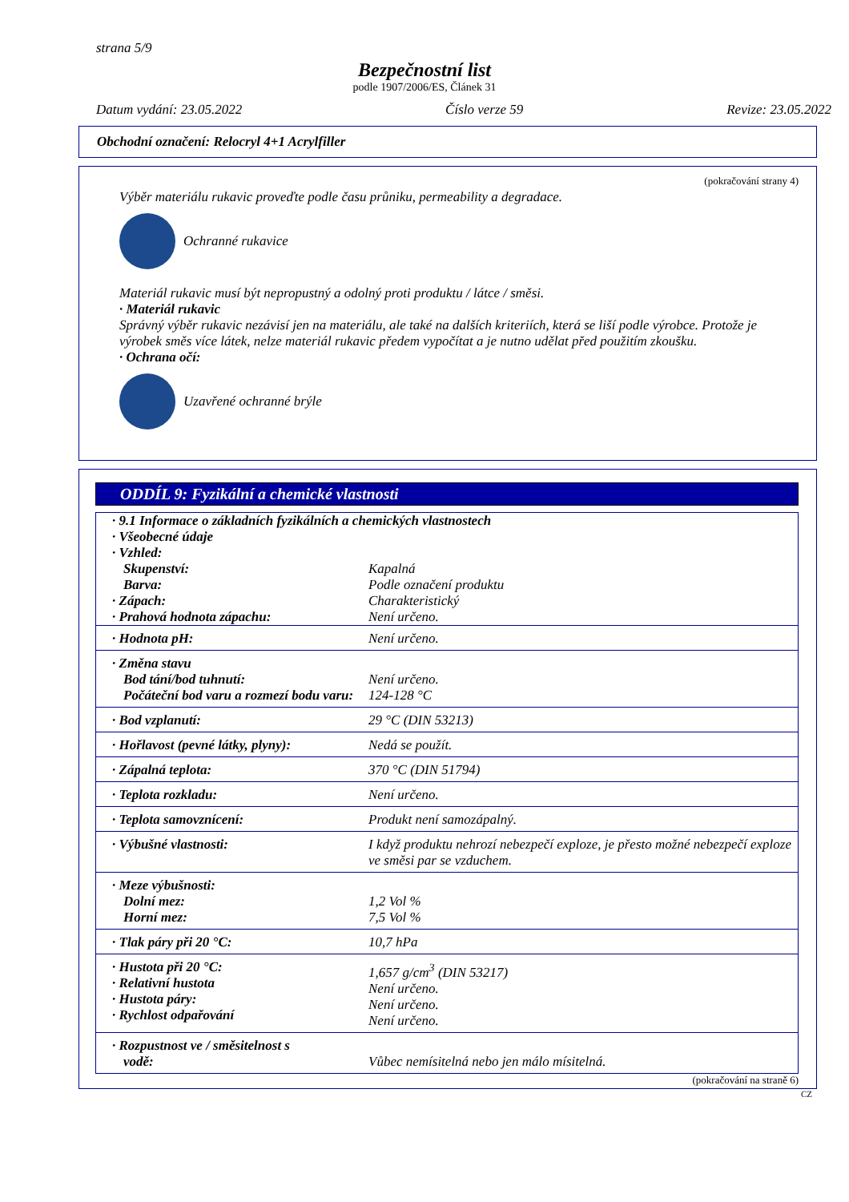strana 5/9
Bezpečnostní list
podle 1907/2006/ES, Článek 31
Datum vydání: 23.05.2022 Číslo verze 59 Revize: 23.05.2022
Obchodní označení: Relocryl 4+1 Acrylfiller
(pokračování strany 4)
Výběr materiálu rukavic proveďte podle času průniku, permeability a degradace.
Ochranné rukavice
Materiál rukavic musí být nepropustný a odolný proti produktu / látce / směsi.
· Materiál rukavic
Správný výběr rukavic nezávisí jen na materiálu, ale také na dalších kriteriích, která se liší podle výrobce. Protože je výrobek směs více látek, nelze materiál rukavic předem vypočítat a je nutno udělat před použitím zkoušku.
· Ochrana očí:
Uzavřené ochranné brýle
ODDÍL 9: Fyzikální a chemické vlastnosti
| · 9.1 Informace o základních fyzikálních a chemických vlastnostech · Všeobecné údaje · Vzhled: | |
| Skupenství: Barva: · Zápach: · Prahová hodnota zápachu: | Kapalná Podle označení produktu Charakteristický Není určeno. |
| · Hodnota pH: | Není určeno. |
| · Změna stavu Bod tání/bod tuhnutí: Počáteční bod varu a rozmezí bodu varu: | Není určeno. 124-128 °C |
| · Bod vzplanutí: | 29 °C (DIN 53213) |
| · Hořlavost (pevné látky, plyny): | Nedá se použít. |
| · Zápalná teplota: | 370 °C (DIN 51794) |
| · Teplota rozkladu: | Není určeno. |
| · Teplota samovznícení: | Produkt není samozápalný. |
| · Výbušné vlastnosti: | I když produktu nehrozí nebezpečí exploze, je přesto možné nebezpečí exploze ve směsi par se vzduchem. |
| · Meze výbušnosti: Dolní mez: Horní mez: | 1,2 Vol % 7,5 Vol % |
| · Tlak páry při 20 °C: | 10,7 hPa |
| · Hustota při 20 °C: · Relativní hustota · Hustota páry: · Rychlost odpařování | 1,657 g/cm<sup>3</sup> (DIN 53217) Není určeno. Není určeno. Není určeno. |
| · Rozpustnost ve / směsitelnost s vodě: | Vůbec nemísitelná nebo jen málo mísitelná. |
(pokračování na straně 6)
CZ